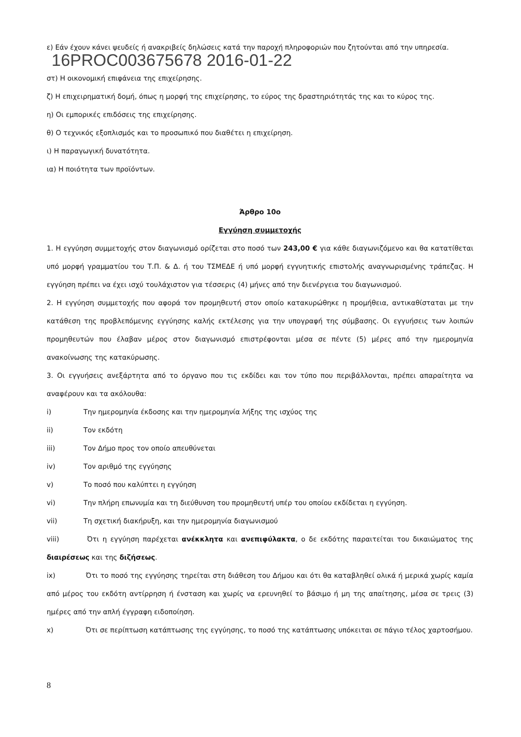ε) Εάν έχουν κάνει ψευδείς ή ανακριβείς δηλώσεις κατά την παροχή πληροφοριών που ζητούνται από την υπηρεσία.
16PROC003675678 2016-01-22
στ) Η οικονομική επιφάνεια της επιχείρησης.
ζ) Η επιχειρηματική δομή, όπως η μορφή της επιχείρησης, το εύρος της δραστηριότητάς της και το κύρος της.
η) Οι εμπορικές επιδόσεις της επιχείρησης.
θ) Ο τεχνικός εξοπλισμός και το προσωπικό που διαθέτει η επιχείρηση.
ι) Η παραγωγική δυνατότητα.
ια) Η ποιότητα των προϊόντων.
Άρθρο 10ο
Εγγύηση συμμετοχής
1. Η εγγύηση συμμετοχής στον διαγωνισμό ορίζεται στο ποσό των 243,00 € για κάθε διαγωνιζόμενο και θα κατατίθεται υπό μορφή γραμματίου του Τ.Π. & Δ. ή του ΤΣΜΕΔΕ ή υπό μορφή εγγυητικής επιστολής αναγνωρισμένης τράπεζας. Η εγγύηση πρέπει να έχει ισχύ τουλάχιστον για τέσσερις (4) μήνες από την διενέργεια του διαγωνισμού.
2. Η εγγύηση συμμετοχής που αφορά τον προμηθευτή στον οποίο κατακυρώθηκε η προμήθεια, αντικαθίσταται με την κατάθεση της προβλεπόμενης εγγύησης καλής εκτέλεσης για την υπογραφή της σύμβασης. Οι εγγυήσεις των λοιπών προμηθευτών που έλαβαν μέρος στον διαγωνισμό επιστρέφονται μέσα σε πέντε (5) μέρες από την ημερομηνία ανακοίνωσης της κατακύρωσης.
3. Οι εγγυήσεις ανεξάρτητα από το όργανο που τις εκδίδει και τον τύπο που περιβάλλονται, πρέπει απαραίτητα να αναφέρουν και τα ακόλουθα:
i) Την ημερομηνία έκδοσης και την ημερομηνία λήξης της ισχύος της
ii) Τον εκδότη
iii) Τον Δήμο προς τον οποίο απευθύνεται
iv) Τον αριθμό της εγγύησης
v) Το ποσό που καλύπτει η εγγύηση
vi) Την πλήρη επωνυμία και τη διεύθυνση του προμηθευτή υπέρ του οποίου εκδίδεται η εγγύηση.
vii) Τη σχετική διακήρυξη, και την ημερομηνία διαγωνισμού
viii) Ότι η εγγύηση παρέχεται ανέκκλητα και ανεπιφύλακτα, ο δε εκδότης παραιτείται του δικαιώματος της διαιρέσεως και της διζήσεως.
ix) Ότι το ποσό της εγγύησης τηρείται στη διάθεση του Δήμου και ότι θα καταβληθεί ολικά ή μερικά χωρίς καμία από μέρος του εκδότη αντίρρηση ή ένσταση και χωρίς να ερευνηθεί το βάσιμο ή μη της απαίτησης, μέσα σε τρεις (3) ημέρες από την απλή έγγραφη ειδοποίηση.
x) Ότι σε περίπτωση κατάπτωσης της εγγύησης, το ποσό της κατάπτωσης υπόκειται σε πάγιο τέλος χαρτοσήμου.
8